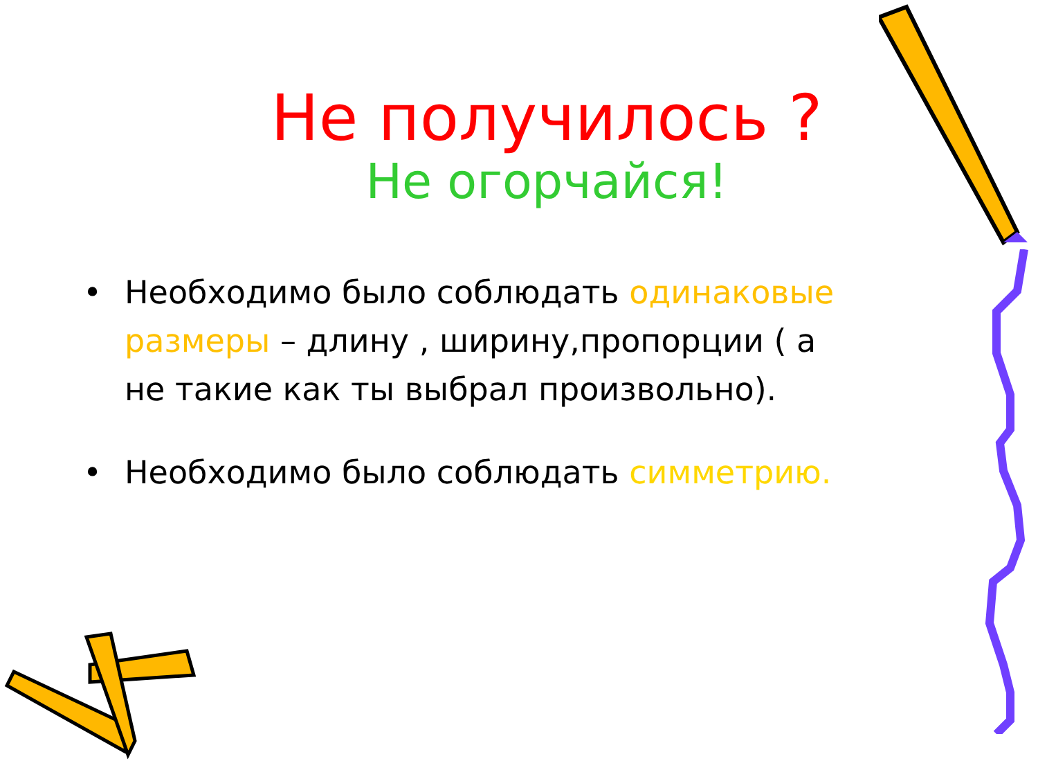Не получилось ?
Не огорчайся!
• Необходимо было соблюдать одинаковые размеры – длину , ширину,пропорции ( а не такие как ты выбрал произвольно).
• Необходимо было соблюдать симметрию.